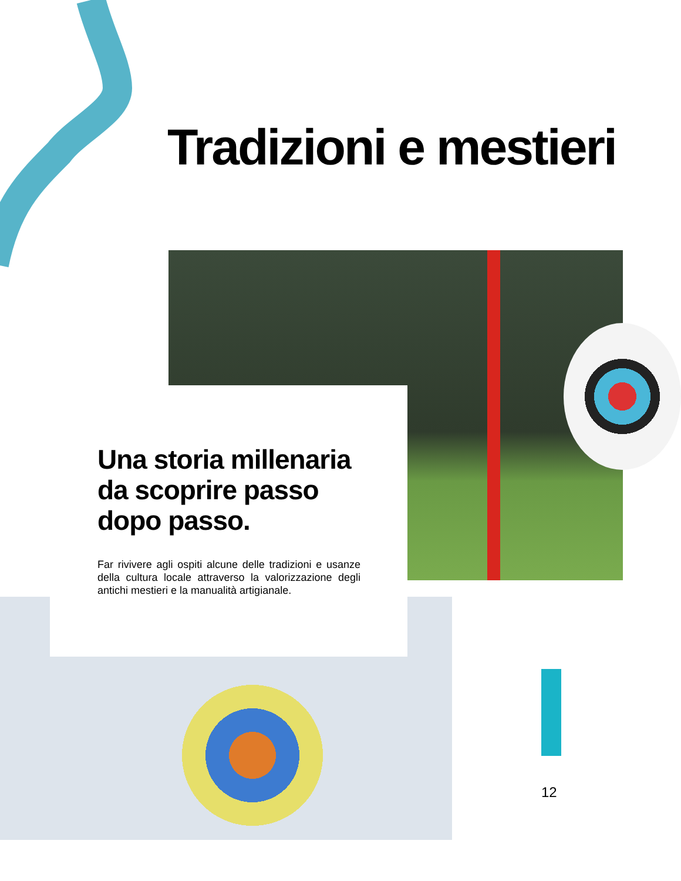Tradizioni e mestieri
Una storia millenaria da scoprire passo dopo passo.
Far rivivere agli ospiti alcune delle tradizioni e usanze della cultura locale attraverso la valorizzazione degli antichi mestieri e la manualità artigianale.
12